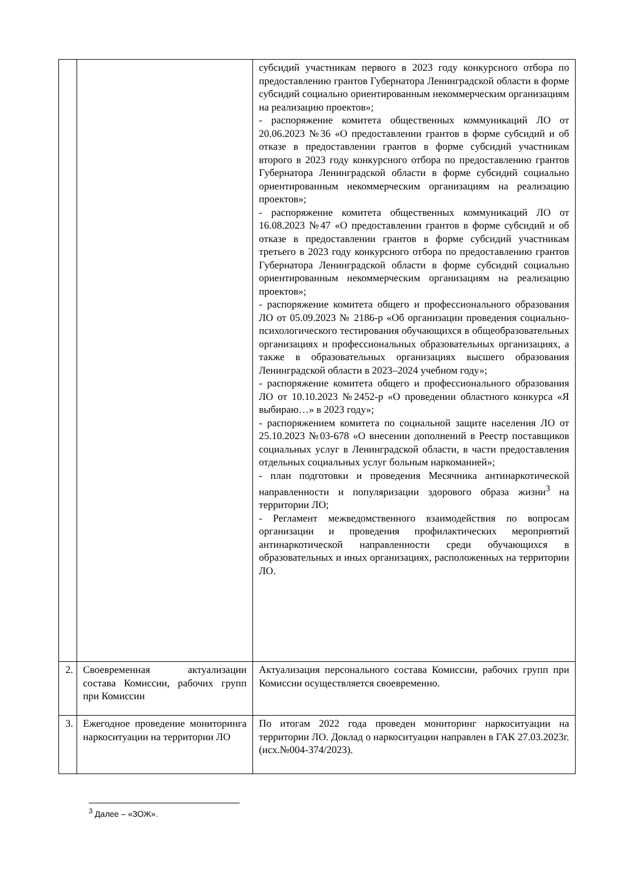| | | субсидий участникам первого в 2023 году конкурсного отбора по предоставлению грантов Губернатора Ленинградской области в форме субсидий социально ориентированным некоммерческим организациям на реализацию проектов»; - распоряжение комитета общественных коммуникаций ЛО от 20.06.2023 №36 «О предоставлении грантов в форме субсидий и об отказе в предоставлении грантов в форме субсидий участникам второго в 2023 году конкурсного отбора по предоставлению грантов Губернатора Ленинградской области в форме субсидий социально ориентированным некоммерческим организациям на реализацию проектов»; - распоряжение комитета общественных коммуникаций ЛО от 16.08.2023 №47 «О предоставлении грантов в форме субсидий и об отказе в предоставлении грантов в форме субсидий участникам третьего в 2023 году конкурсного отбора по предоставлению грантов Губернатора Ленинградской области в форме субсидий социально ориентированным некоммерческим организациям на реализацию проектов»; - распоряжение комитета общего и профессионального образования ЛО от 05.09.2023 № 2186-р «Об организации проведения социально-психологического тестирования обучающихся в общеобразовательных организациях и профессиональных образовательных организациях, а также в образовательных организациях высшего образования Ленинградской области в 2023–2024 учебном году»; - распоряжение комитета общего и профессионального образования ЛО от 10.10.2023 №2452-р «О проведении областного конкурса «Я выбираю…» в 2023 году»; - распоряжением комитета по социальной защите населения ЛО от 25.10.2023 №03-678 «О внесении дополнений в Реестр поставщиков социальных услуг в Ленинградской области, в части предоставления отдельных социальных услуг больным наркоманией»; - план подготовки и проведения Месячника антинаркотической направленности и популяризации здорового образа жизни<sup>3</sup> на территории ЛО; - Регламент межведомственного взаимодействия по вопросам организации и проведения профилактических мероприятий антинаркотической направленности среди обучающихся в образовательных и иных организациях, расположенных на территории ЛО. |
| 2. | Своевременная актуализации состава Комиссии, рабочих групп при Комиссии | Актуализация персонального состава Комиссии, рабочих групп при Комиссии осуществляется своевременно. |
| 3. | Ежегодное проведение мониторинга наркоситуации на территории ЛО | По итогам 2022 года проведен мониторинг наркоситуации на территории ЛО. Доклад о наркоситуации направлен в ГАК 27.03.2023г. (исх.№004-374/2023). |
<sup>3</sup> Далее – «ЗОЖ».